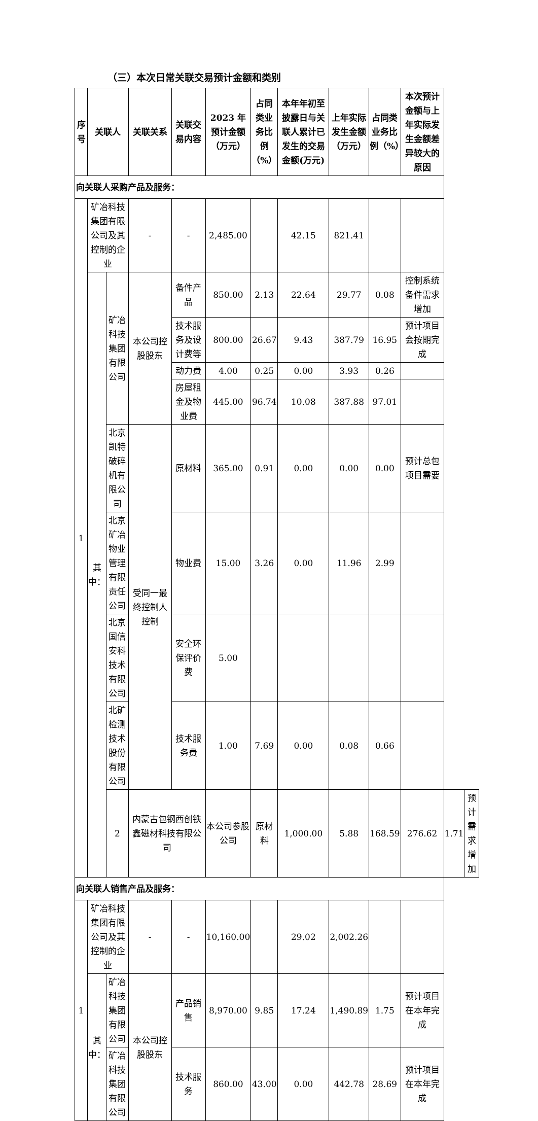（三）本次日常关联交易预计金额和类别
| 序号 | 关联人 | | 关联关系 | 关联交易内容 | 2023 年预计金额（万元） | 占同类业务比例（%） | 本年年初至披露日与关联人累计已发生的交易金额(万元) | 上年实际发生金额（万元） | 占同类业务比例（%） | 本次预计金额与上年实际发生金额差异较大的原因 | | |
| --- | --- | --- | --- | --- | --- | --- | --- | --- | --- | --- | --- | --- |
| 向关联人采购产品及服务： | | | | | | | | | | | | |
| 1 | 矿冶科技集团有限公司及其控制的企业 | | - | - | 2,485.00 | | 42.15 | 821.41 | | | | |
| | 其中： | 矿冶科技集团有限公司 | 本公司控股股东 | 备件产品 | 850.00 | 2.13 | 22.64 | 29.77 | 0.08 | 控制系统备件需求增加 | | |
| | | | | 技术服务及设计费等 | 800.00 | 26.67 | 9.43 | 387.79 | 16.95 | 预计项目会按期完成 | | |
| | | | | 动力费 | 4.00 | 0.25 | 0.00 | 3.93 | 0.26 | | | |
| | | | | 房屋租金及物业费 | 445.00 | 96.74 | 10.08 | 387.88 | 97.01 | | | |
| | | 北京凯特破碎机有限公司 | 受同一最终控制人控制 | 原材料 | 365.00 | 0.91 | 0.00 | 0.00 | 0.00 | 预计总包项目需要 | | |
| | | 北京矿冶物业管理有限责任公司 | | 物业费 | 15.00 | 3.26 | 0.00 | 11.96 | 2.99 | | | |
| | | 北京国信安科技术有限公司 | | 安全环保评价费 | 5.00 | | | | | | | |
| | | 北矿检测技术股份有限公司 | | 技术服务费 | 1.00 | 7.69 | 0.00 | 0.08 | 0.66 | | | |
| | | 2 | 内蒙古包钢西创铁鑫磁材科技有限公司 | | 本公司参股公司 | 原材料 | 1,000.00 | 5.88 | 168.59 | 276.62 | 1.71 | 预计需求增加 |
| 向关联人销售产品及服务： | | | | | | | | | | | | |
| 1 | 矿冶科技集团有限公司及其控制的企业 | | - | - | 10,160.00 | | 29.02 | 2,002.26 | | | | |
| | 其中： | 矿冶科技集团有限公司 | 本公司控股股东 | 产品销售 | 8,970.00 | 9.85 | 17.24 | 1,490.89 | 1.75 | 预计项目在本年完成 | | |
| | | 矿冶科技集团有限公司 | | 技术服务 | 860.00 | 43.00 | 0.00 | 442.78 | 28.69 | 预计项目在本年完成 | | |